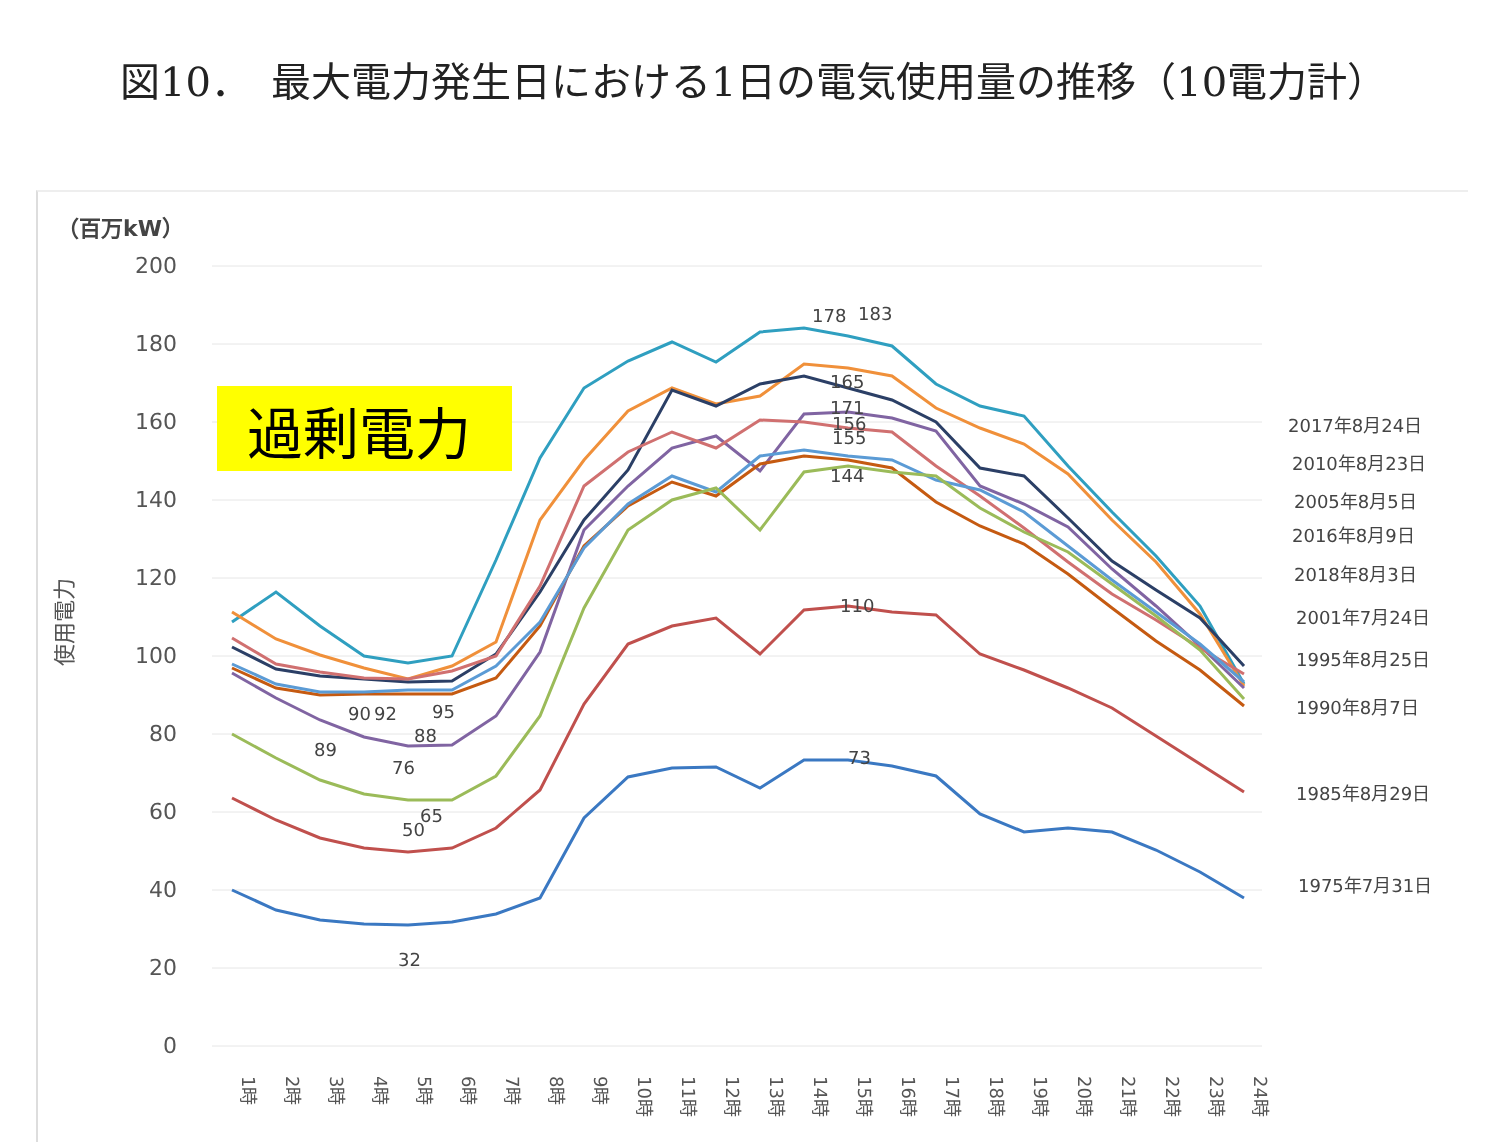図10．　最大電力発生日における1日の電気使用量の推移（10電力計）
200
180
160
140
120
100
80
60
40
20
0
（百万kW）
使用電力
過剰電力
178
183
165
171
156
155
144
110
73
90
92
95
88
89
76
65
50
32
2017年8月24日
2010年8月23日
2005年8月5日
2016年8月9日
2018年8月3日
2001年7月24日
1995年8月25日
1990年8月7日
1985年8月29日
1975年7月31日
1時
2時
3時
4時
5時
6時
7時
8時
9時
10時
11時
12時
13時
14時
15時
16時
17時
18時
19時
20時
21時
22時
23時
24時